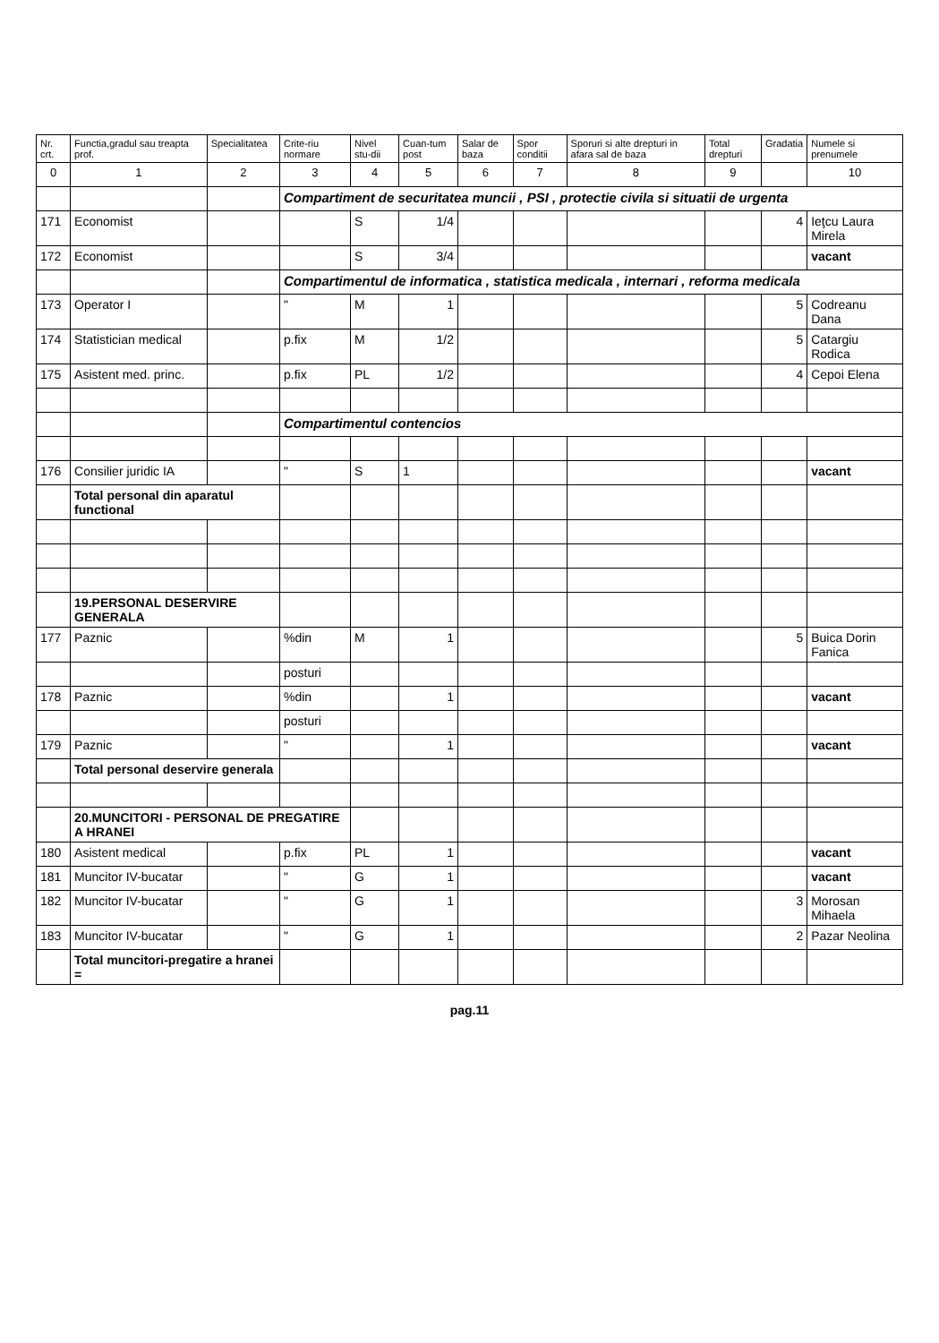| Nr. crt. | Functia,gradul sau treapta prof. | Specialitatea | Crite-riu normare | Nivel stu-dii | Cuan-tum post | Salar de baza | Spor conditii | Sporuri si alte drepturi in afara sal de baza | Total drepturi | Gradatia | Numele si prenumele |
| --- | --- | --- | --- | --- | --- | --- | --- | --- | --- | --- | --- |
| 0 | 1 | 2 | 3 | 4 | 5 | 6 | 7 | 8 | 9 | | 10 |
| | | | Compartiment de securitatea muncii , PSI , protectie civila si situatii de urgenta | | | | | | | | |
| 171 | Economist | | | S | 1/4 | | | | | 4 | Ieţcu Laura Mirela |
| 172 | Economist | | | S | 3/4 | | | | | | vacant |
| | | | Compartimentul de informatica , statistica medicala , internari , reforma medicala | | | | | | | | |
| 173 | Operator I | | " | M | 1 | | | | | 5 | Codreanu Dana |
| 174 | Statistician medical | | p.fix | M | 1/2 | | | | | 5 | Catargiu Rodica |
| 175 | Asistent med. princ. | | p.fix | PL | 1/2 | | | | | 4 | Cepoi Elena |
| | | | Compartimentul contencios | | | | | | | | |
| 176 | Consilier juridic IA | | " | S | 1 | | | | | | vacant |
| | Total personal din aparatul functional | | | | | | | | | | |
| | 19.PERSONAL DESERVIRE GENERALA | | | | | | | | | | |
| 177 | Paznic | | %din | M | 1 | | | | | 5 | Buica Dorin Fanica |
| | | | posturi | | | | | | | | |
| 178 | Paznic | | %din | | 1 | | | | | | vacant |
| | | | posturi | | | | | | | | |
| 179 | Paznic | | " | | 1 | | | | | | vacant |
| | Total personal deservire generala | | | | | | | | | | |
| | 20.MUNCITORI - PERSONAL DE PREGATIRE A HRANEI | | | | | | | | | | |
| 180 | Asistent medical | | p.fix | PL | 1 | | | | | | vacant |
| 181 | Muncitor IV-bucatar | | " | G | 1 | | | | | | vacant |
| 182 | Muncitor IV-bucatar | | " | G | 1 | | | | | 3 | Morosan Mihaela |
| 183 | Muncitor IV-bucatar | | " | G | 1 | | | | | 2 | Pazar Neolina |
| | Total muncitori-pregatire a hranei = | | | | | | | | | | |
pag.11